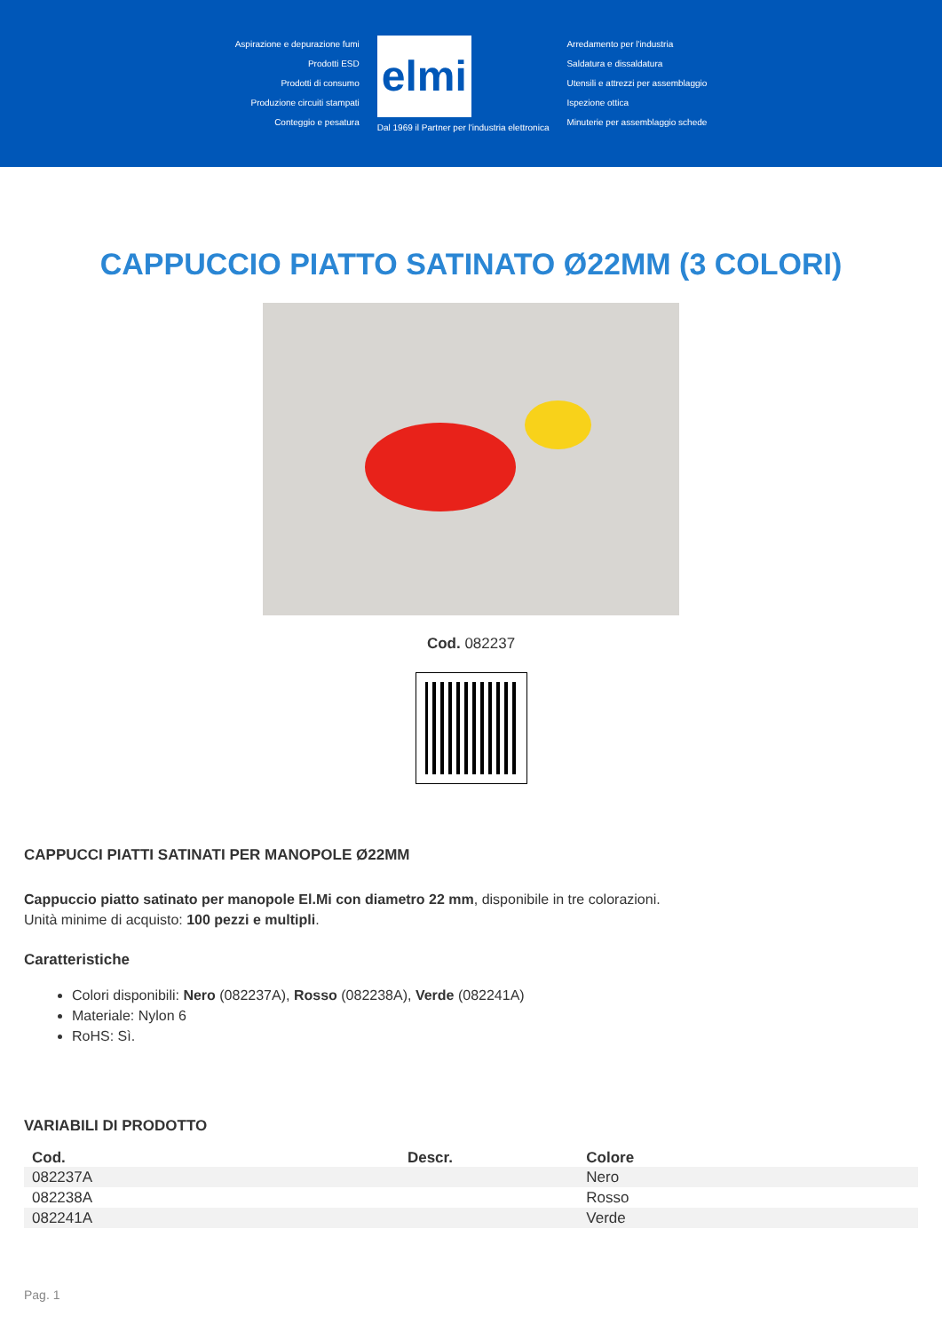Aspirazione e depurazione fumi
Prodotti ESD
Prodotti di consumo
Produzione circuiti stampati
Conteggio e pesatura
elmi
Dal 1969 il Partner per l'industria elettronica
Arredamento per l'industria
Saldatura e dissaldatura
Utensili e attrezzi per assemblaggio
Ispezione ottica
Minuterie per assemblaggio schede
CAPPUCCIO PIATTO SATINATO Ø22MM (3 COLORI)
Cod. 082237
CAPPUCCI PIATTI SATINATI PER MANOPOLE Ø22MM
Cappuccio piatto satinato per manopole El.Mi con diametro 22 mm, disponibile in tre colorazioni.
Unità minime di acquisto: 100 pezzi e multipli.
Caratteristiche
Colori disponibili: Nero (082237A), Rosso (082238A), Verde (082241A)
Materiale: Nylon 6
RoHS: Sì.
VARIABILI DI PRODOTTO
| Cod. | Descr. | Colore |
| --- | --- | --- |
| 082237A | | Nero |
| 082238A | | Rosso |
| 082241A | | Verde |
Pag. 1